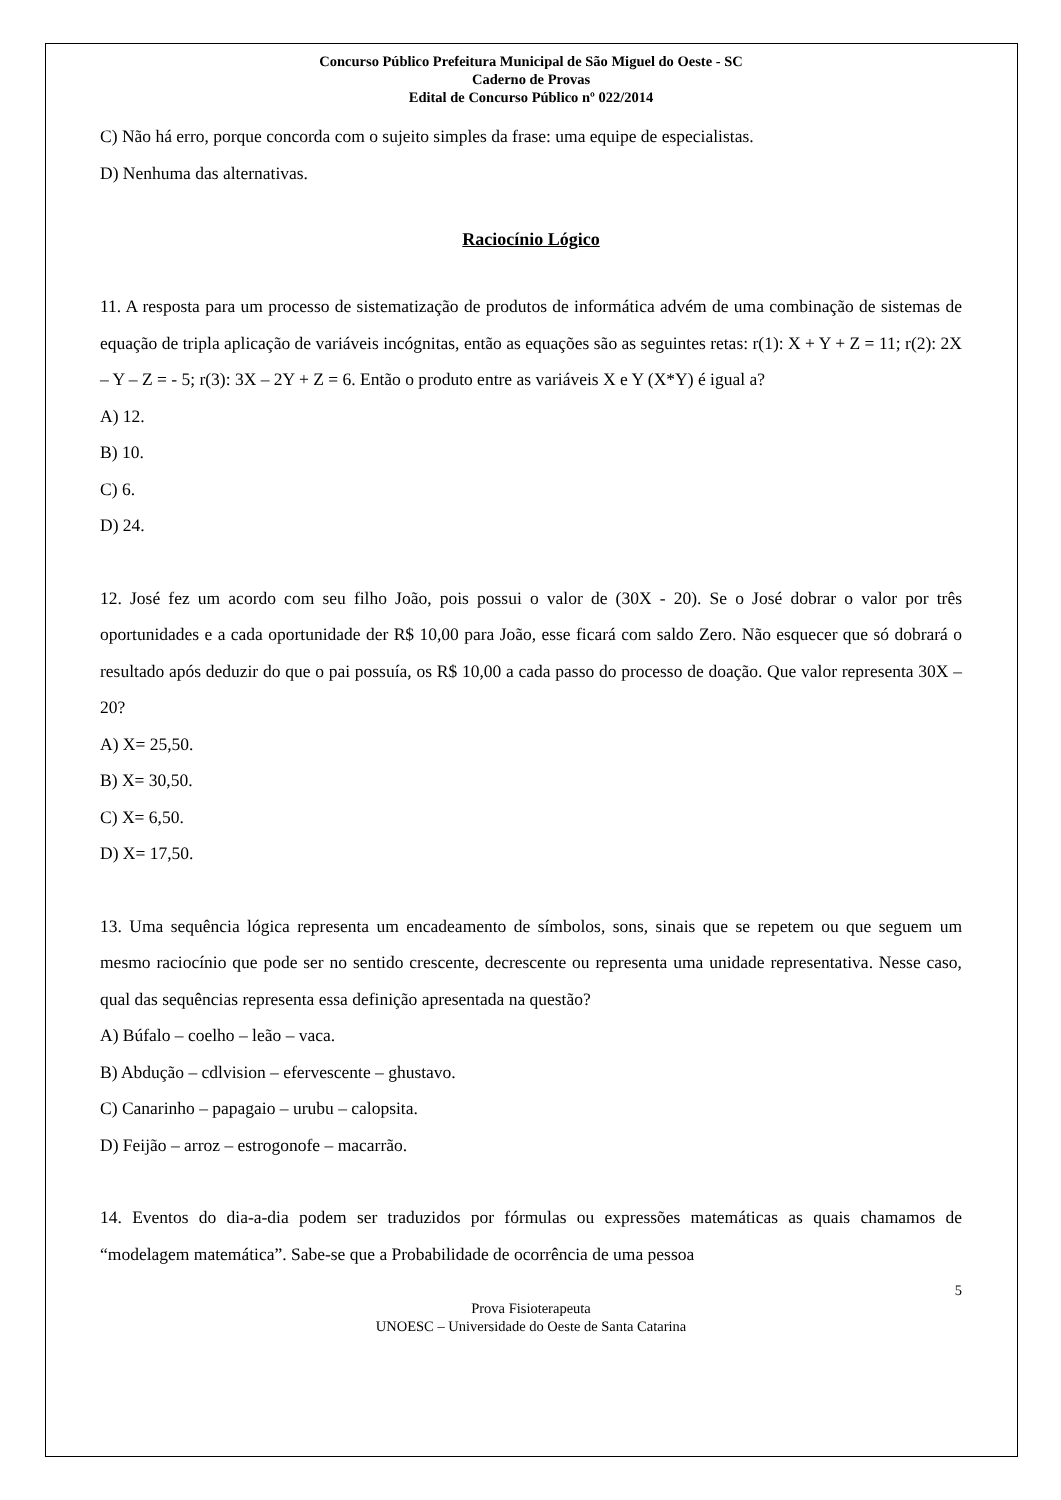Concurso Público Prefeitura Municipal de São Miguel do Oeste - SC
Caderno de Provas
Edital de Concurso Público nº 022/2014
C) Não há erro, porque concorda com o sujeito simples da frase: uma equipe de especialistas.
D) Nenhuma das alternativas.
Raciocínio Lógico
11. A resposta para um processo de sistematização de produtos de informática advém de uma combinação de sistemas de equação de tripla aplicação de variáveis incógnitas, então as equações são as seguintes retas: r(1): X + Y + Z = 11; r(2): 2X – Y – Z = - 5; r(3): 3X – 2Y + Z = 6. Então o produto entre as variáveis X e Y (X*Y) é igual a?
A) 12.
B) 10.
C) 6.
D) 24.
12. José fez um acordo com seu filho João, pois possui o valor de (30X - 20). Se o José dobrar o valor por três oportunidades e a cada oportunidade der R$ 10,00 para João, esse ficará com saldo Zero. Não esquecer que só dobrará o resultado após deduzir do que o pai possuía, os R$ 10,00 a cada passo do processo de doação. Que valor representa 30X – 20?
A) X= 25,50.
B) X= 30,50.
C) X= 6,50.
D) X= 17,50.
13. Uma sequência lógica representa um encadeamento de símbolos, sons, sinais que se repetem ou que seguem um mesmo raciocínio que pode ser no sentido crescente, decrescente ou representa uma unidade representativa. Nesse caso, qual das sequências representa essa definição apresentada na questão?
A) Búfalo – coelho – leão – vaca.
B) Abdução – cdlvision – efervescente – ghustavo.
C) Canarinho – papagaio – urubu – calopsita.
D) Feijão – arroz – estrogonofe – macarrão.
14. Eventos do dia-a-dia podem ser traduzidos por fórmulas ou expressões matemáticas as quais chamamos de “modelagem matemática”. Sabe-se que a Probabilidade de ocorrência de uma pessoa
5
Prova Fisioterapeuta
UNOESC – Universidade do Oeste de Santa Catarina